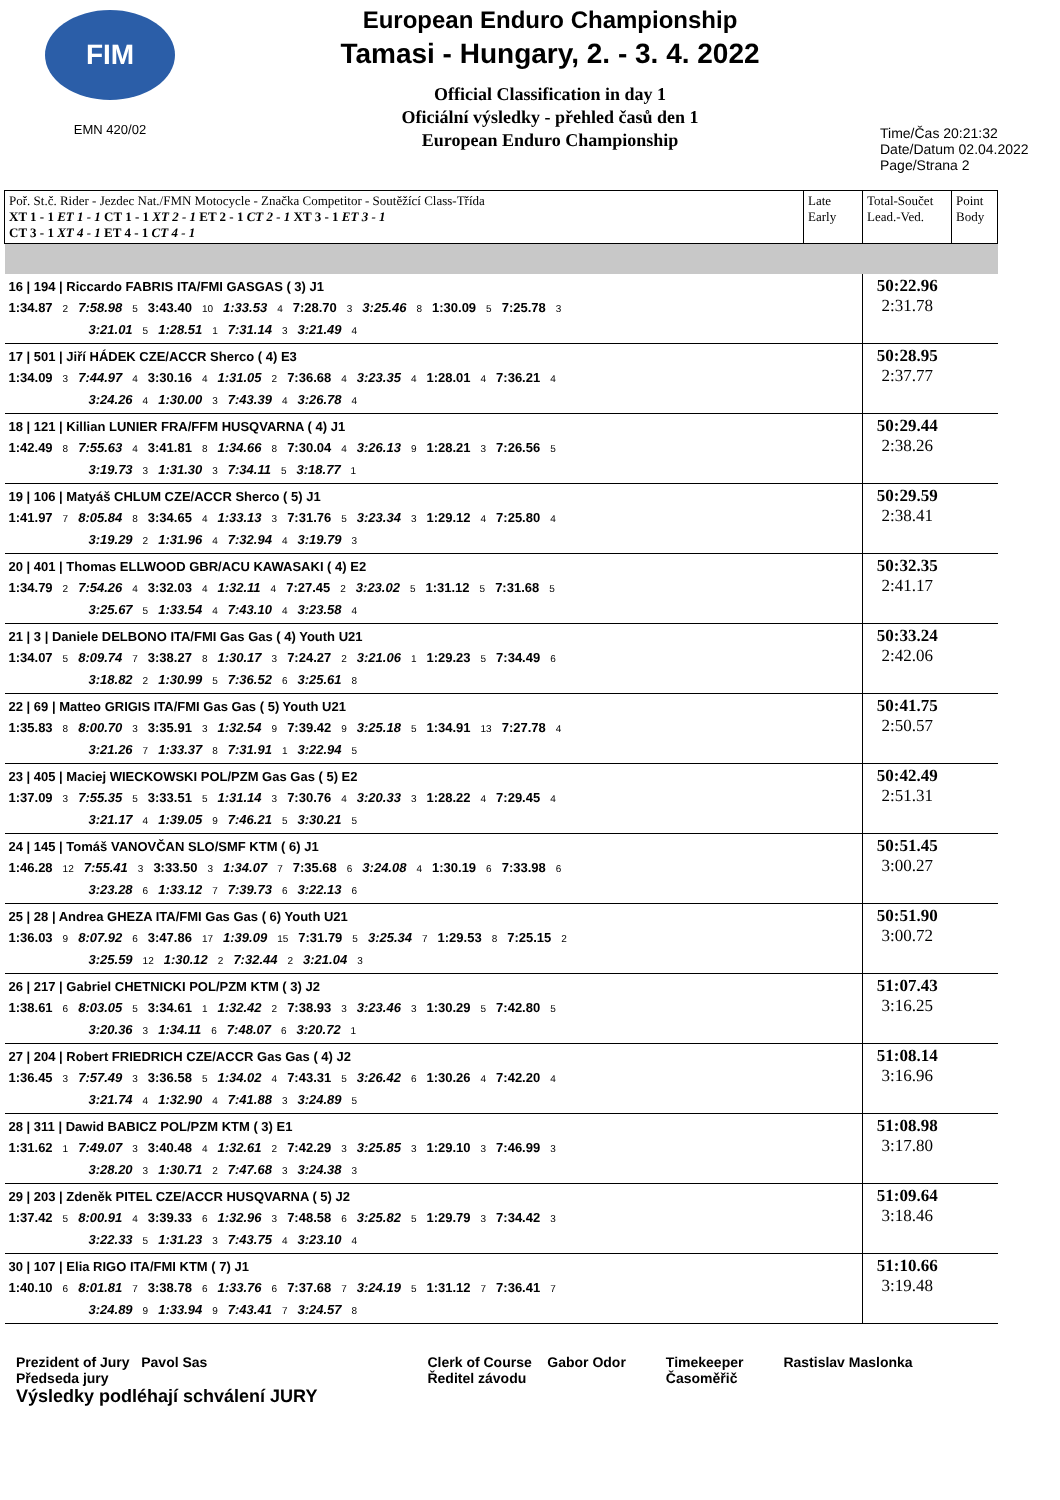FIM
EMN 420/02
European Enduro Championship
Tamasi - Hungary, 2. - 3. 4. 2022
Official Classification in day 1
Oficiální výsledky - přehled časů den 1
European Enduro Championship
Time/Čas 20:21:32
Date/Datum 02.04.2022
Page/Strana 2
| Poř. St.č. Rider - Jezdec Nat./FMN Motocycle - Značka Competitor - Soutěžící Class-Třída XT 1 - 1 ET 1 - 1 CT 1 - 1 XT 2 - 1 ET 2 - 1 CT 2 - 1 XT 3 - 1 ET 3 - 1 CT 3 - 1 XT 4 - 1 ET 4 - 1 CT 4 - 1 | Late Early | Total-Součet Lead.-Ved. | Point Body |
| 16 / 194 / Riccardo FABRIS ITA/FMI GASGAS ( 3) J1 1:34.87 2 7:58.98 5 3:43.40 10 1:33.53 4 7:28.70 3 3:25.46 8 1:30.09 5 7:25.78 3 3:21.01 5 1:28.51 1 7:31.14 3 3:21.49 4 | | 50:22.96 2:31.78 | |
| 17 / 501 / Jiří HÁDEK CZE/ACCR Sherco ( 4) E3 1:34.09 3 7:44.97 4 3:30.16 4 1:31.05 2 7:36.68 4 3:23.35 4 1:28.01 4 7:36.21 4 3:24.26 4 1:30.00 3 7:43.39 4 3:26.78 4 | | 50:28.95 2:37.77 | |
| 18 / 121 / Killian LUNIER FRA/FFM HUSQVARNA ( 4) J1 1:42.49 8 7:55.63 4 3:41.81 8 1:34.66 8 7:30.04 4 3:26.13 9 1:28.21 3 7:26.56 5 3:19.73 3 1:31.30 3 7:34.11 5 3:18.77 1 | | 50:29.44 2:38.26 | |
| 19 / 106 / Matyáš CHLUM CZE/ACCR Sherco ( 5) J1 1:41.97 7 8:05.84 8 3:34.65 4 1:33.13 3 7:31.76 5 3:23.34 3 1:29.12 4 7:25.80 4 3:19.29 2 1:31.96 4 7:32.94 4 3:19.79 3 | | 50:29.59 2:38.41 | |
| 20 / 401 / Thomas ELLWOOD GBR/ACU KAWASAKI ( 4) E2 1:34.79 2 7:54.26 4 3:32.03 4 1:32.11 4 7:27.45 2 3:23.02 5 1:31.12 5 7:31.68 5 3:25.67 5 1:33.54 4 7:43.10 4 3:23.58 4 | | 50:32.35 2:41.17 | |
| 21 / 3 / Daniele DELBONO ITA/FMI Gas Gas ( 4) Youth U21 1:34.07 5 8:09.74 7 3:38.27 8 1:30.17 3 7:24.27 2 3:21.06 1 1:29.23 5 7:34.49 6 3:18.82 2 1:30.99 5 7:36.52 6 3:25.61 8 | | 50:33.24 2:42.06 | |
| 22 / 69 / Matteo GRIGIS ITA/FMI Gas Gas ( 5) Youth U21 1:35.83 8 8:00.70 3 3:35.91 3 1:32.54 9 7:39.42 9 3:25.18 5 1:34.91 13 7:27.78 4 3:21.26 7 1:33.37 8 7:31.91 1 3:22.94 5 | | 50:41.75 2:50.57 | |
| 23 / 405 / Maciej WIECKOWSKI POL/PZM Gas Gas ( 5) E2 1:37.09 3 7:55.35 5 3:33.51 5 1:31.14 3 7:30.76 4 3:20.33 3 1:28.22 4 7:29.45 4 3:21.17 4 1:39.05 9 7:46.21 5 3:30.21 5 | | 50:42.49 2:51.31 | |
| 24 / 145 / Tomáš VANOVČAN SLO/SMF KTM ( 6) J1 1:46.28 12 7:55.41 3 3:33.50 3 1:34.07 7 7:35.68 6 3:24.08 4 1:30.19 6 7:33.98 6 3:23.28 6 1:33.12 7 7:39.73 6 3:22.13 6 | | 50:51.45 3:00.27 | |
| 25 / 28 / Andrea GHEZA ITA/FMI Gas Gas ( 6) Youth U21 1:36.03 9 8:07.92 6 3:47.86 17 1:39.09 15 7:31.79 5 3:25.34 7 1:29.53 8 7:25.15 2 3:25.59 12 1:30.12 2 7:32.44 2 3:21.04 3 | | 50:51.90 3:00.72 | |
| 26 / 217 / Gabriel CHETNICKI POL/PZM KTM ( 3) J2 1:38.61 6 8:03.05 5 3:34.61 1 1:32.42 2 7:38.93 3 3:23.46 3 1:30.29 5 7:42.80 5 3:20.36 3 1:34.11 6 7:48.07 6 3:20.72 1 | | 51:07.43 3:16.25 | |
| 27 / 204 / Robert FRIEDRICH CZE/ACCR Gas Gas ( 4) J2 1:36.45 3 7:57.49 3 3:36.58 5 1:34.02 4 7:43.31 5 3:26.42 6 1:30.26 4 7:42.20 4 3:21.74 4 1:32.90 4 7:41.88 3 3:24.89 5 | | 51:08.14 3:16.96 | |
| 28 / 311 / Dawid BABICZ POL/PZM KTM ( 3) E1 1:31.62 1 7:49.07 3 3:40.48 4 1:32.61 2 7:42.29 3 3:25.85 3 1:29.10 3 7:46.99 3 3:28.20 3 1:30.71 2 7:47.68 3 3:24.38 3 | | 51:08.98 3:17.80 | |
| 29 / 203 / Zdeněk PITEL CZE/ACCR HUSQVARNA ( 5) J2 1:37.42 5 8:00.91 4 3:39.33 6 1:32.96 3 7:48.58 6 3:25.82 5 1:29.79 3 7:34.42 3 3:22.33 5 1:31.23 3 7:43.75 4 3:23.10 4 | | 51:09.64 3:18.46 | |
| 30 / 107 / Elia RIGO ITA/FMI KTM ( 7) J1 1:40.10 6 8:01.81 7 3:38.78 6 1:33.76 6 7:37.68 7 3:24.19 5 1:31.12 7 7:36.41 7 3:24.89 9 1:33.94 9 7:43.41 7 3:24.57 8 | | 51:10.66 3:19.48 | |
Prezident of Jury Pavol Sas
Předseda jury
Výsledky podléhají schválení JURY
Clerk of Course Gabor Odor
Ředitel závodu
Timekeeper
Časoměřič
Rastislav Maslonka